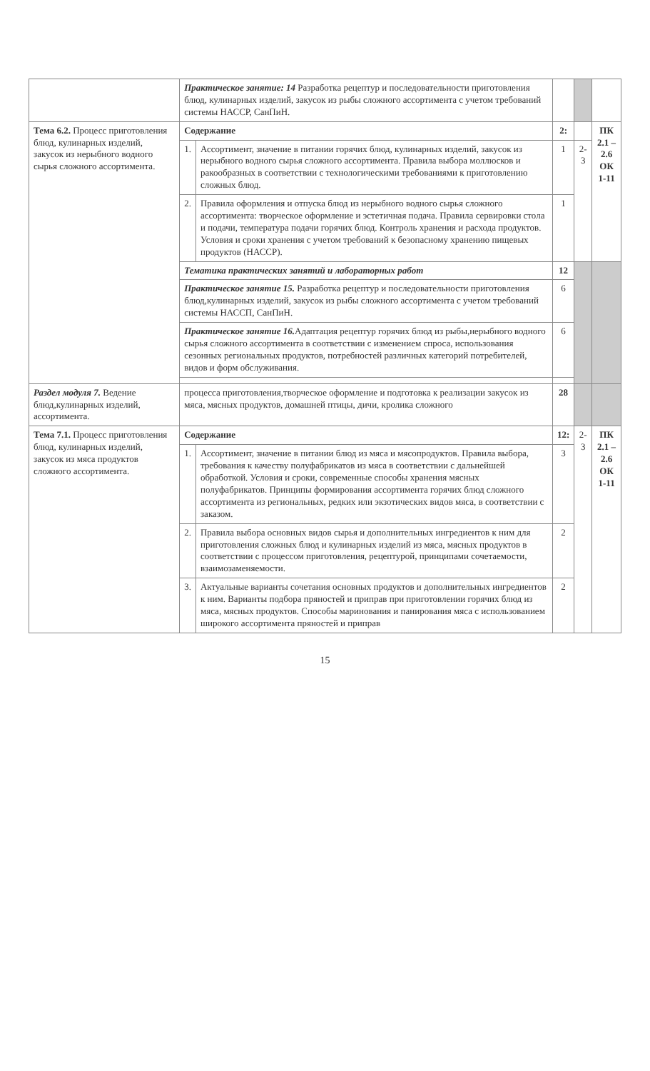| | Практическое занятие: 14 Разработка рецептур и последовательности приготовления блюд, кулинарных изделий, закусок из рыбы сложного ассортимента с учетом требований системы НАССР, СанПиН. | | | | |
| Тема 6.2. Процесс приготовления блюд, кулинарных изделий, закусок из нерыбного водного сырья сложного ассортимента. | Содержание | | 2: | | ПК 2.1 – 2.6 ОК 1-11 |
| | 1. | Ассортимент, значение в питании горячих блюд, кулинарных изделий, закусок из нерыбного водного сырья сложного ассортимента. Правила выбора моллюсков и ракообразных в соответствии с технологическими требованиями к приготовлению сложных блюд. | 1 | 2-3 | |
| | 2. | Правила оформления и отпуска блюд из нерыбного водного сырья сложного ассортимента: творческое оформление и эстетичная подача. Правила сервировки стола и подачи, температура подачи горячих блюд. Контроль хранения и расхода продуктов. Условия и сроки хранения с учетом требований к безопасному хранению пищевых продуктов (НАССР). | 1 | | |
| | Тематика практических занятий и лабораторных работ | | 12 | | |
| | Практическое занятие 15. Разработка рецептур и последовательности приготовления блюд,кулинарных изделий, закусок из рыбы сложного ассортимента с учетом требований системы НАССП, СанПиН. | | 6 | | |
| | Практическое занятие 16. Адаптация рецептур горячих блюд из рыбы,нерыбного водного сырья сложного ассортимента в соответствии с изменением спроса, использования сезонных региональных продуктов, потребностей различных категорий потребителей, видов и форм обслуживания. | | 6 | | |
| Раздел модуля 7. Ведение блюд,кулинарных изделий, ассортимента. | процесса приготовления,творческое оформление и подготовка к реализации закусок из мяса, мясных продуктов, домашней птицы, дичи, кролика сложного | | 28 | | |
| Тема 7.1. Процесс приготовления блюд, кулинарных изделий, закусок из мяса продуктов сложного ассортимента. | Содержание | | 12: | 2-3 | ПК 2.1 – 2.6 ОК 1-11 |
| | 1. | Ассортимент, значение в питании блюд из мяса и мясопродуктов. Правила выбора, требования к качеству полуфабрикатов из мяса в соответствии с дальнейшей обработкой. Условия и сроки, современные способы хранения мясных полуфабрикатов. Принципы формирования ассортимента горячих блюд сложного ассортимента из региональных, редких или экзотических видов мяса, в соответствии с заказом. | 3 | | |
| | 2. | Правила выбора основных видов сырья и дополнительных ингредиентов к ним для приготовления сложных блюд и кулинарных изделий из мяса, мясных продуктов в соответствии с процессом приготовления, рецептурой, принципами сочетаемости, взаимозаменяемости. | 2 | | |
| | 3. | Актуальные варианты сочетания основных продуктов и дополнительных ингредиентов к ним. Варианты подбора пряностей и приправ при приготовлении горячих блюд из мяса, мясных продуктов. Способы маринования и панирования мяса с использованием широкого ассортимента пряностей и приправ | 2 | | |
15